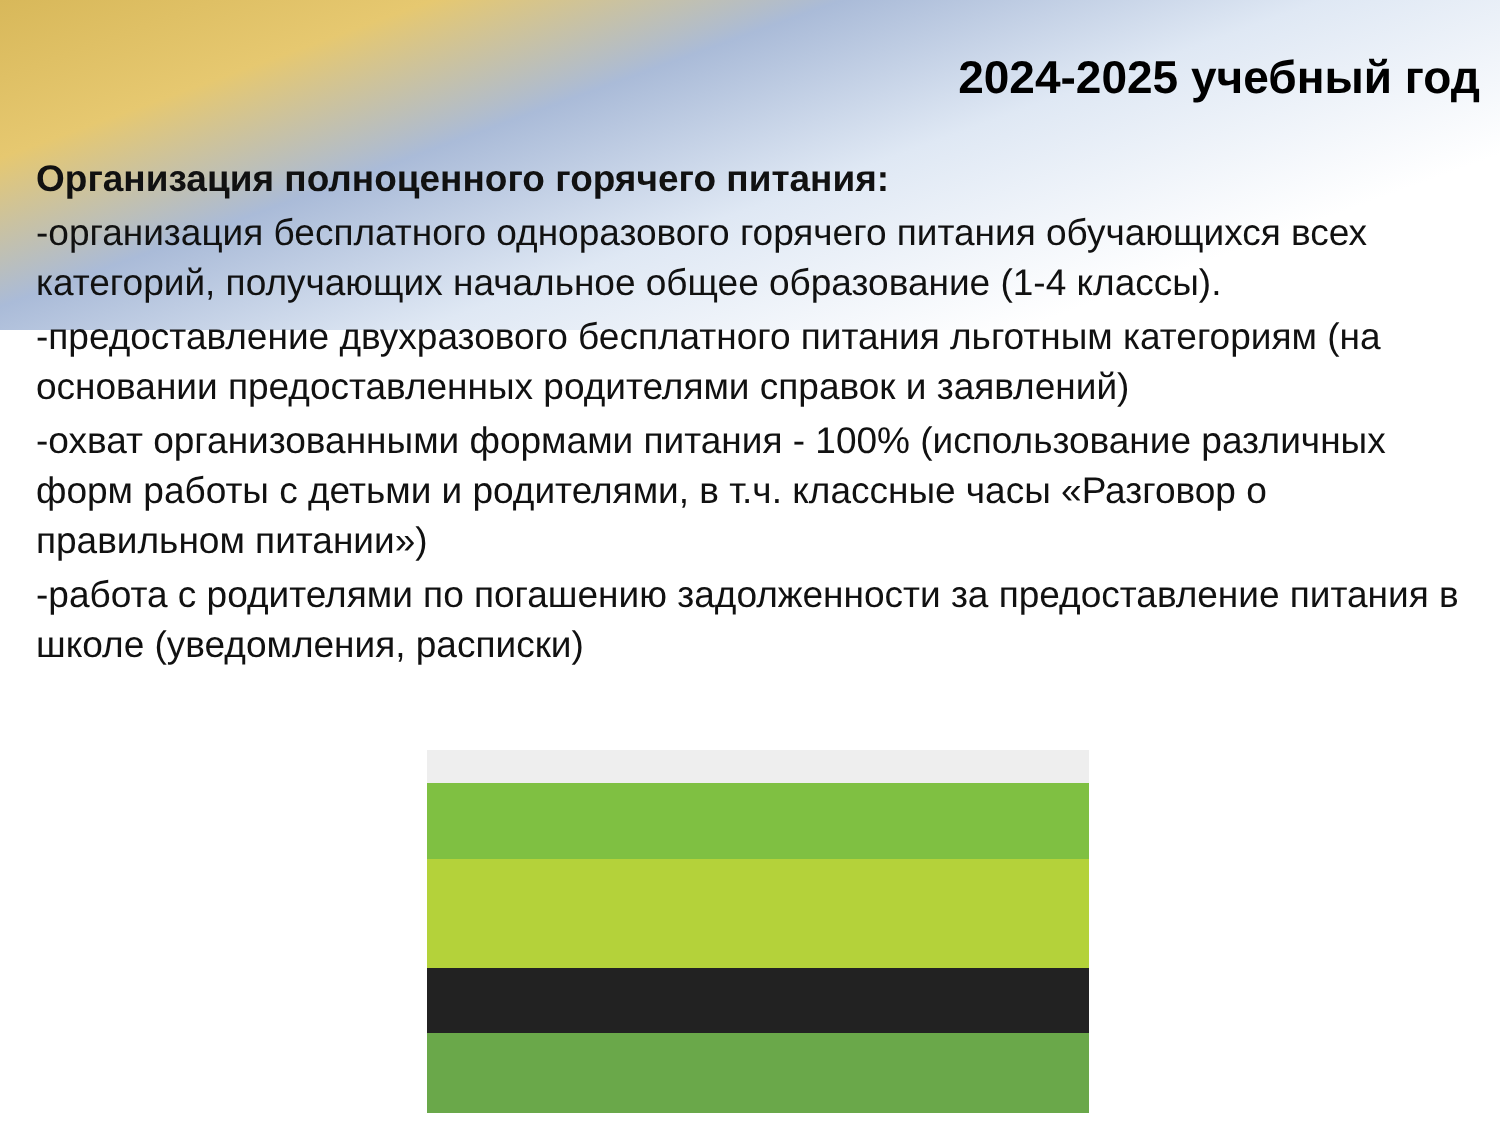2024-2025 учебный год
Организация полноценного горячего питания:
-организация бесплатного одноразового горячего питания обучающихся всех категорий, получающих начальное общее образование (1-4 классы).
-предоставление двухразового бесплатного питания льготным категориям (на основании предоставленных родителями справок и заявлений)
-охват организованными формами питания - 100% (использование различных форм работы с детьми и родителями, в т.ч. классные часы «Разговор о правильном питании»)
-работа с родителями по погашению задолженности за предоставление питания в школе (уведомления, расписки)